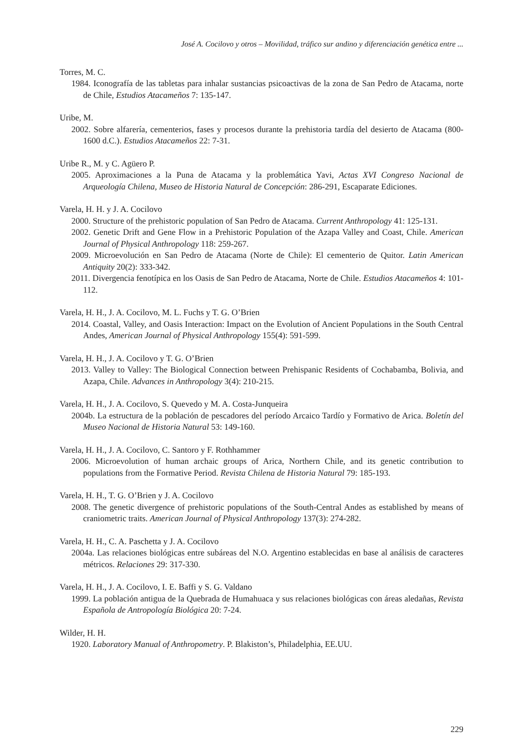José A. Cocilovo y otros – Movilidad, tráfico sur andino y diferenciación genética entre ...
Torres, M. C.
1984. Iconografía de las tabletas para inhalar sustancias psicoactivas de la zona de San Pedro de Atacama, norte de Chile, Estudios Atacameños 7: 135-147.
Uribe, M.
2002. Sobre alfarería, cementerios, fases y procesos durante la prehistoria tardía del desierto de Atacama (800-1600 d.C.). Estudios Atacameños 22: 7-31.
Uribe R., M. y C. Agüero P.
2005. Aproximaciones a la Puna de Atacama y la problemática Yavi, Actas XVI Congreso Nacional de Arqueología Chilena, Museo de Historia Natural de Concepción: 286-291, Escaparate Ediciones.
Varela, H. H. y J. A. Cocilovo
2000. Structure of the prehistoric population of San Pedro de Atacama. Current Anthropology 41: 125-131.
2002. Genetic Drift and Gene Flow in a Prehistoric Population of the Azapa Valley and Coast, Chile. American Journal of Physical Anthropology 118: 259-267.
2009. Microevolución en San Pedro de Atacama (Norte de Chile): El cementerio de Quitor. Latin American Antiquity 20(2): 333-342.
2011. Divergencia fenotípica en los Oasis de San Pedro de Atacama, Norte de Chile. Estudios Atacameños 4: 101-112.
Varela, H. H., J. A. Cocilovo, M. L. Fuchs y T. G. O’Brien
2014. Coastal, Valley, and Oasis Interaction: Impact on the Evolution of Ancient Populations in the South Central Andes, American Journal of Physical Anthropology 155(4): 591-599.
Varela, H. H., J. A. Cocilovo y T. G. O’Brien
2013. Valley to Valley: The Biological Connection between Prehispanic Residents of Cochabamba, Bolivia, and Azapa, Chile. Advances in Anthropology 3(4): 210-215.
Varela, H. H., J. A. Cocilovo, S. Quevedo y M. A. Costa-Junqueira
2004b. La estructura de la población de pescadores del período Arcaico Tardío y Formativo de Arica. Boletín del Museo Nacional de Historia Natural 53: 149-160.
Varela, H. H., J. A. Cocilovo, C. Santoro y F. Rothhammer
2006. Microevolution of human archaic groups of Arica, Northern Chile, and its genetic contribution to populations from the Formative Period. Revista Chilena de Historia Natural 79: 185-193.
Varela, H. H., T. G. O’Brien y J. A. Cocilovo
2008. The genetic divergence of prehistoric populations of the South-Central Andes as established by means of craniometric traits. American Journal of Physical Anthropology 137(3): 274-282.
Varela, H. H., C. A. Paschetta y J. A. Cocilovo
2004a. Las relaciones biológicas entre subáreas del N.O. Argentino establecidas en base al análisis de caracteres métricos. Relaciones 29: 317-330.
Varela, H. H., J. A. Cocilovo, I. E. Baffi y S. G. Valdano
1999. La población antigua de la Quebrada de Humahuaca y sus relaciones biológicas con áreas aledañas, Revista Española de Antropología Biológica 20: 7-24.
Wilder, H. H.
1920. Laboratory Manual of Anthropometry. P. Blakiston’s, Philadelphia, EE.UU.
229